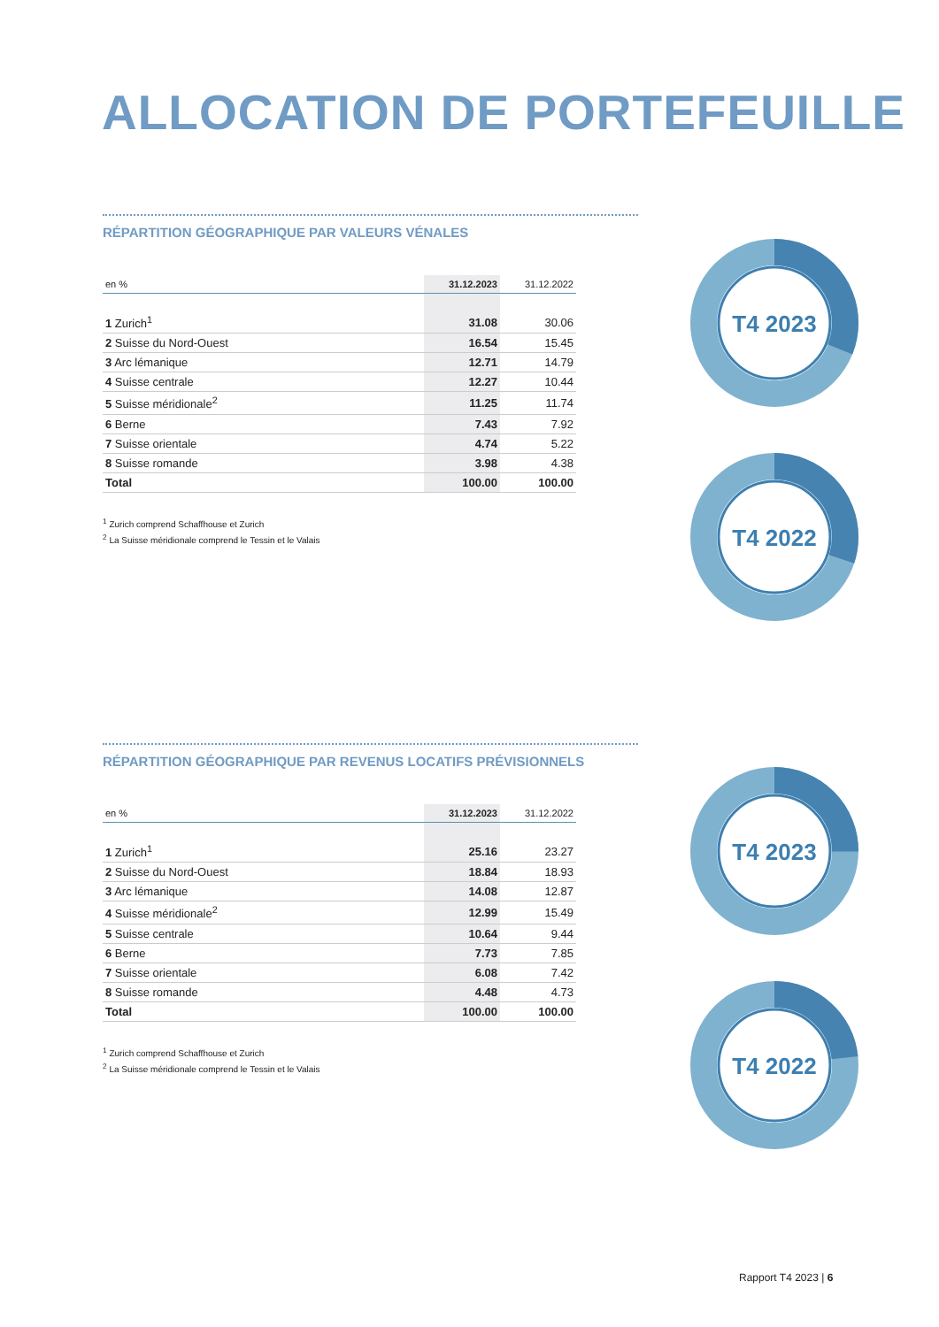ALLOCATION DE PORTEFEUILLE
RÉPARTITION GÉOGRAPHIQUE PAR VALEURS VÉNALES
| en % | 31.12.2023 | 31.12.2022 |
| --- | --- | --- |
| 1 Zurich<sup>1</sup> | 31.08 | 30.06 |
| 2 Suisse du Nord-Ouest | 16.54 | 15.45 |
| 3 Arc lémanique | 12.71 | 14.79 |
| 4 Suisse centrale | 12.27 | 10.44 |
| 5 Suisse méridionale<sup>2</sup> | 11.25 | 11.74 |
| 6 Berne | 7.43 | 7.92 |
| 7 Suisse orientale | 4.74 | 5.22 |
| 8 Suisse romande | 3.98 | 4.38 |
| Total | 100.00 | 100.00 |
<sup>1</sup> Zurich comprend Schaffhouse et Zurich
<sup>2</sup> La Suisse méridionale comprend le Tessin et le Valais
RÉPARTITION GÉOGRAPHIQUE PAR REVENUS LOCATIFS PRÉVISIONNELS
| en % | 31.12.2023 | 31.12.2022 |
| --- | --- | --- |
| 1 Zurich<sup>1</sup> | 25.16 | 23.27 |
| 2 Suisse du Nord-Ouest | 18.84 | 18.93 |
| 3 Arc lémanique | 14.08 | 12.87 |
| 4 Suisse méridionale<sup>2</sup> | 12.99 | 15.49 |
| 5 Suisse centrale | 10.64 | 9.44 |
| 6 Berne | 7.73 | 7.85 |
| 7 Suisse orientale | 6.08 | 7.42 |
| 8 Suisse romande | 4.48 | 4.73 |
| Total | 100.00 | 100.00 |
<sup>1</sup> Zurich comprend Schaffhouse et Zurich
<sup>2</sup> La Suisse méridionale comprend le Tessin et le Valais
T4 2023
T4 2022
T4 2023
T4 2022
Rapport T4 2023 | 6